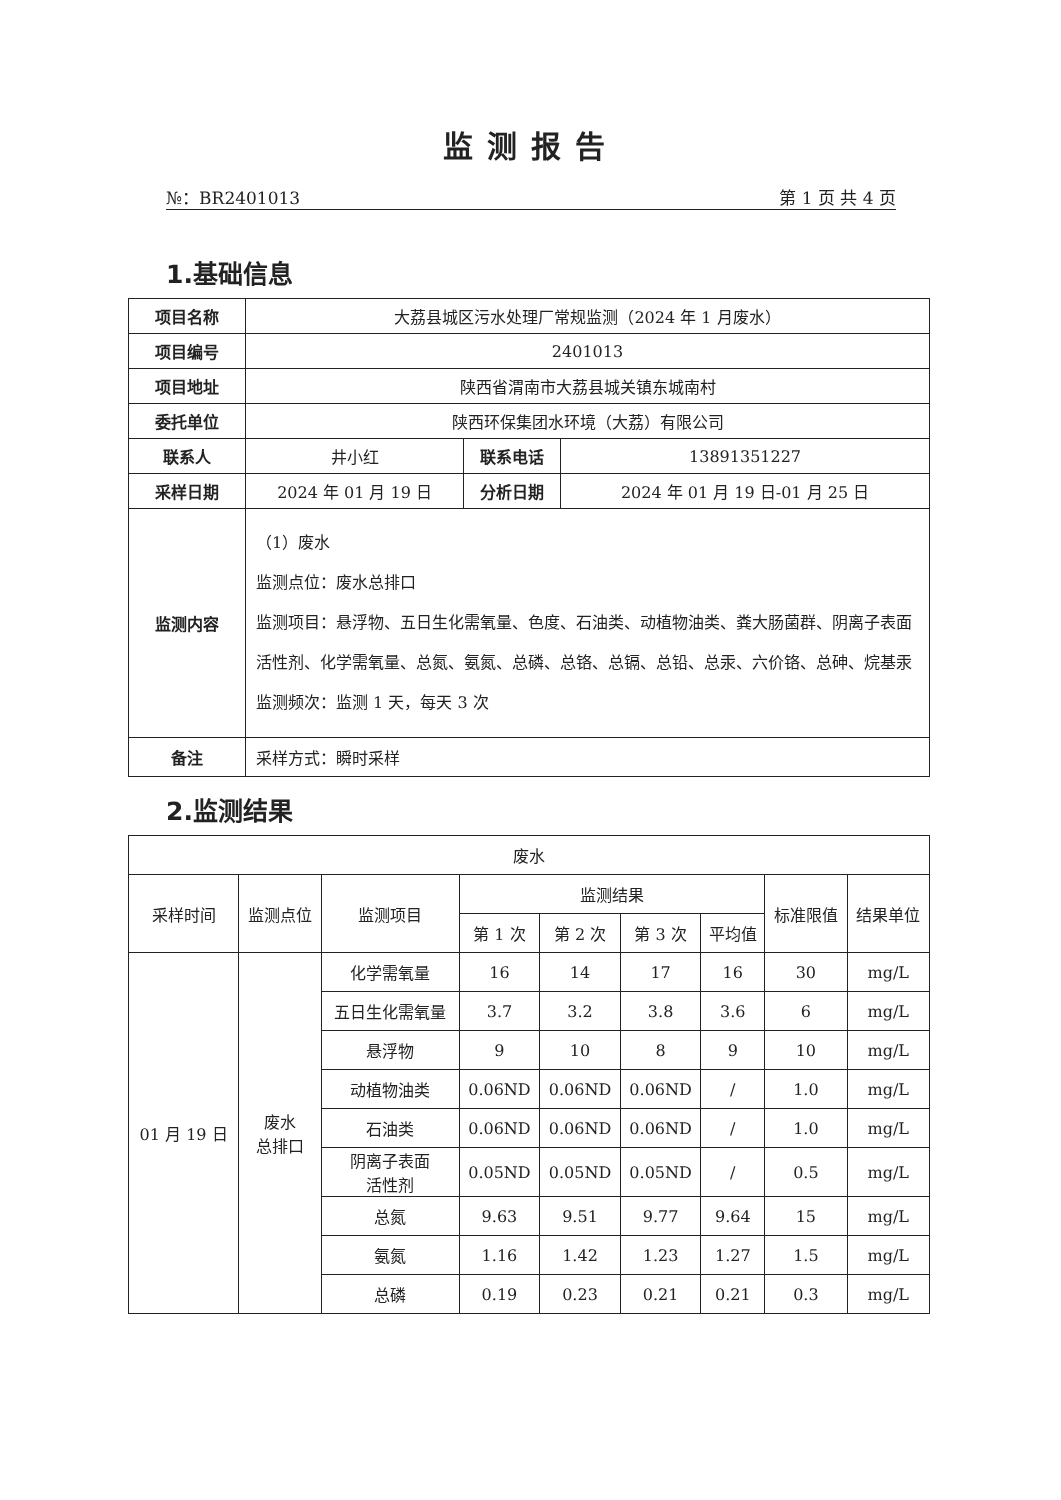监测报告
№：BR2401013 第 1 页 共 4 页
1.基础信息
| 项目名称 | 大荔县城区污水处理厂常规监测（2024 年 1 月废水） | | |
| 项目编号 | 2401013 | | |
| 项目地址 | 陕西省渭南市大荔县城关镇东城南村 | | |
| 委托单位 | 陕西环保集团水环境（大荔）有限公司 | | |
| 联系人 | 井小红 | 联系电话 | 13891351227 |
| 采样日期 | 2024 年 01 月 19 日 | 分析日期 | 2024 年 01 月 19 日-01 月 25 日 |
| 监测内容 | （1）废水 监测点位：废水总排口 监测项目：悬浮物、五日生化需氧量、色度、石油类、动植物油类、粪大肠菌群、阴离子表面活性剂、化学需氧量、总氮、氨氮、总磷、总铬、总镉、总铅、总汞、六价铬、总砷、烷基汞 监测频次：监测 1 天，每天 3 次 | | |
| 备注 | 采样方式：瞬时采样 | | |
2.监测结果
| 废水 | | | | | | | | |
| 采样时间 | 监测点位 | 监测项目 | 监测结果 | | | | 标准限值 | 结果单位 |
| | | | 第 1 次 | 第 2 次 | 第 3 次 | 平均值 | | |
| 01 月 19 日 | 废水 总排口 | 化学需氧量 | 16 | 14 | 17 | 16 | 30 | mg/L |
| | | 五日生化需氧量 | 3.7 | 3.2 | 3.8 | 3.6 | 6 | mg/L |
| | | 悬浮物 | 9 | 10 | 8 | 9 | 10 | mg/L |
| | | 动植物油类 | 0.06ND | 0.06ND | 0.06ND | / | 1.0 | mg/L |
| | | 石油类 | 0.06ND | 0.06ND | 0.06ND | / | 1.0 | mg/L |
| | | 阴离子表面 活性剂 | 0.05ND | 0.05ND | 0.05ND | / | 0.5 | mg/L |
| | | 总氮 | 9.63 | 9.51 | 9.77 | 9.64 | 15 | mg/L |
| | | 氨氮 | 1.16 | 1.42 | 1.23 | 1.27 | 1.5 | mg/L |
| | | 总磷 | 0.19 | 0.23 | 0.21 | 0.21 | 0.3 | mg/L |